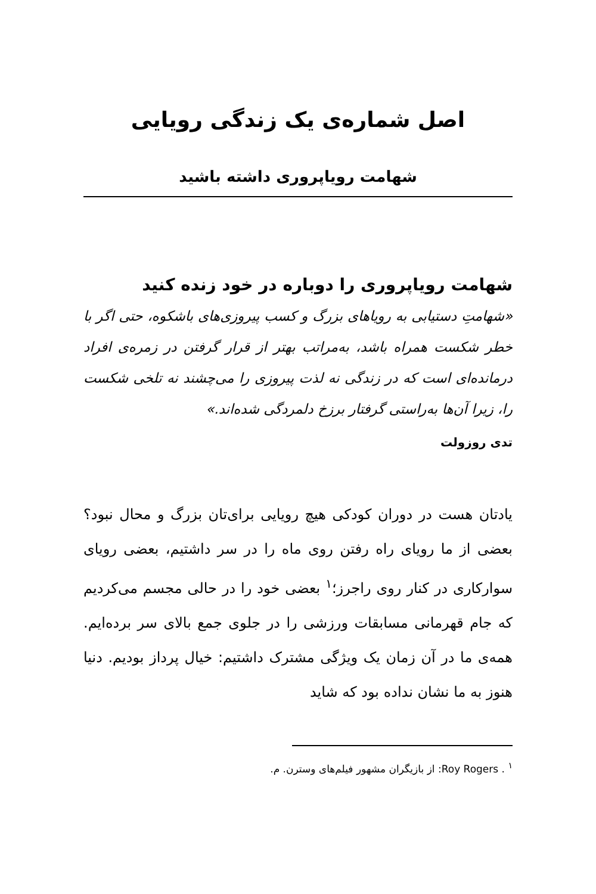اصل شماره‌ی یک زندگی رویایی
شهامت رویاپروری داشته باشید
شهامت رویاپروری را دوباره در خود زنده کنید
«شهامتِ دستیابی به رویاهای بزرگ و کسب پیروزی‌های باشکوه، حتی اگر با خطر شکست همراه باشد، به‌مراتب بهتر از قرار گرفتن در زمره‌ی افراد درمانده‌ای است که در زندگی نه لذت پیروزی را می‌چشند نه تلخی شکست را، زیرا آن‌ها به‌راستی گرفتار برزخ دلمردگی شده‌اند.»
تدی روزولت
یادتان هست در دوران کودکی هیچ رویایی برای‌تان بزرگ و محال نبود؟ بعضی از ما رویای راه رفتن روی ماه را در سر داشتیم، بعضی رویای سوارکاری در کنار روی راجرز؛<sup>۱</sup> بعضی خود را در حالی مجسم می‌کردیم که جام قهرمانی مسابقات ورزشی را در جلوی جمع بالای سر برده‌ایم. همه‌ی ما در آن زمان یک ویژگی مشترک داشتیم: خیال پرداز بودیم. دنیا هنوز به ما نشان نداده بود که شاید
<sup>۱</sup> . Roy Rogers: از بازیگران مشهور فیلم‌های وسترن. م.